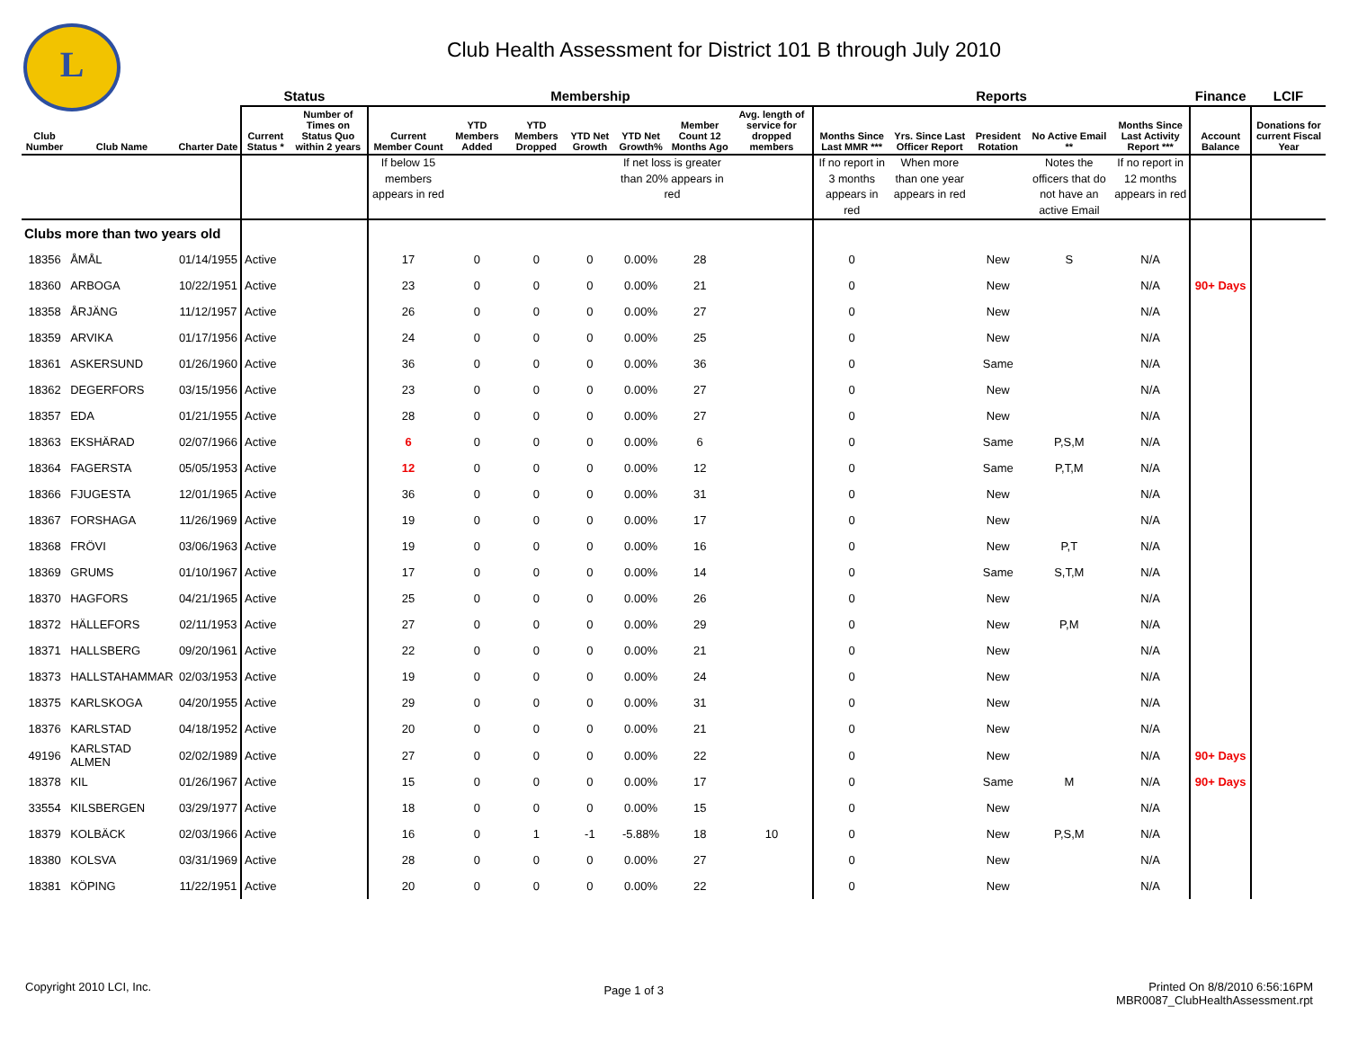L
Club Health Assessment for District 101 B through July 2010
| | | | Status | | Membership | | | | | | | Reports | | | | | Finance | LCIF |
| --- | --- | --- | --- | --- | --- | --- | --- | --- | --- | --- | --- | --- | --- | --- | --- | --- | --- | --- |
| Club Number | Club Name | Charter Date | Current Status * | Number of Times on Status Quo within 2 years | Current Member Count | YTD Members Added | YTD Members Dropped | YTD Net Growth | YTD Net Growth% | Member Count 12 Months Ago | Avg. length of service for dropped members | Months Since Last MMR *** | Yrs. Since Last Officer Report | President Rotation | No Active Email ** | Months Since Last Activity Report *** | Account Balance | Donations for current Fiscal Year |
| | | | | | If below 15 members appears in red | | | | If net loss is greater than 20% appears in red | | | If no report in 3 months appears in red | When more than one year appears in red | | Notes the officers that do not have an active Email | If no report in 12 months appears in red | | |
| Clubs more than two years old | | | | | | | | | | | | | | | | | | |
| 18356 | ÅMÅL | 01/14/1955 | Active | | 17 | 0 | 0 | 0 | 0.00% | 28 | | 0 | | New | S | N/A | | |
| 18360 | ARBOGA | 10/22/1951 | Active | | 23 | 0 | 0 | 0 | 0.00% | 21 | | 0 | | New | | N/A | 90+ Days | |
| 18358 | ÅRJÄNG | 11/12/1957 | Active | | 26 | 0 | 0 | 0 | 0.00% | 27 | | 0 | | New | | N/A | | |
| 18359 | ARVIKA | 01/17/1956 | Active | | 24 | 0 | 0 | 0 | 0.00% | 25 | | 0 | | New | | N/A | | |
| 18361 | ASKERSUND | 01/26/1960 | Active | | 36 | 0 | 0 | 0 | 0.00% | 36 | | 0 | | Same | | N/A | | |
| 18362 | DEGERFORS | 03/15/1956 | Active | | 23 | 0 | 0 | 0 | 0.00% | 27 | | 0 | | New | | N/A | | |
| 18357 | EDA | 01/21/1955 | Active | | 28 | 0 | 0 | 0 | 0.00% | 27 | | 0 | | New | | N/A | | |
| 18363 | EKSHÄRAD | 02/07/1966 | Active | | 6 | 0 | 0 | 0 | 0.00% | 6 | | 0 | | Same | P,S,M | N/A | | |
| 18364 | FAGERSTA | 05/05/1953 | Active | | 12 | 0 | 0 | 0 | 0.00% | 12 | | 0 | | Same | P,T,M | N/A | | |
| 18366 | FJUGESTA | 12/01/1965 | Active | | 36 | 0 | 0 | 0 | 0.00% | 31 | | 0 | | New | | N/A | | |
| 18367 | FORSHAGA | 11/26/1969 | Active | | 19 | 0 | 0 | 0 | 0.00% | 17 | | 0 | | New | | N/A | | |
| 18368 | FRÖVI | 03/06/1963 | Active | | 19 | 0 | 0 | 0 | 0.00% | 16 | | 0 | | New | P,T | N/A | | |
| 18369 | GRUMS | 01/10/1967 | Active | | 17 | 0 | 0 | 0 | 0.00% | 14 | | 0 | | Same | S,T,M | N/A | | |
| 18370 | HAGFORS | 04/21/1965 | Active | | 25 | 0 | 0 | 0 | 0.00% | 26 | | 0 | | New | | N/A | | |
| 18372 | HÄLLEFORS | 02/11/1953 | Active | | 27 | 0 | 0 | 0 | 0.00% | 29 | | 0 | | New | P,M | N/A | | |
| 18371 | HALLSBERG | 09/20/1961 | Active | | 22 | 0 | 0 | 0 | 0.00% | 21 | | 0 | | New | | N/A | | |
| 18373 | HALLSTAHAMMAR | 02/03/1953 | Active | | 19 | 0 | 0 | 0 | 0.00% | 24 | | 0 | | New | | N/A | | |
| 18375 | KARLSKOGA | 04/20/1955 | Active | | 29 | 0 | 0 | 0 | 0.00% | 31 | | 0 | | New | | N/A | | |
| 18376 | KARLSTAD | 04/18/1952 | Active | | 20 | 0 | 0 | 0 | 0.00% | 21 | | 0 | | New | | N/A | | |
| 49196 | KARLSTAD ALMEN | 02/02/1989 | Active | | 27 | 0 | 0 | 0 | 0.00% | 22 | | 0 | | New | | N/A | 90+ Days | |
| 18378 | KIL | 01/26/1967 | Active | | 15 | 0 | 0 | 0 | 0.00% | 17 | | 0 | | Same | M | N/A | 90+ Days | |
| 33554 | KILSBERGEN | 03/29/1977 | Active | | 18 | 0 | 0 | 0 | 0.00% | 15 | | 0 | | New | | N/A | | |
| 18379 | KOLBÄCK | 02/03/1966 | Active | | 16 | 0 | 1 | -1 | -5.88% | 18 | 10 | 0 | | New | P,S,M | N/A | | |
| 18380 | KOLSVA | 03/31/1969 | Active | | 28 | 0 | 0 | 0 | 0.00% | 27 | | 0 | | New | | N/A | | |
| 18381 | KÖPING | 11/22/1951 | Active | | 20 | 0 | 0 | 0 | 0.00% | 22 | | 0 | | New | | N/A | | |
Copyright 2010 LCI, Inc.
Page 1 of 3
Printed On 8/8/2010 6:56:16PM
MBR0087_ClubHealthAssessment.rpt